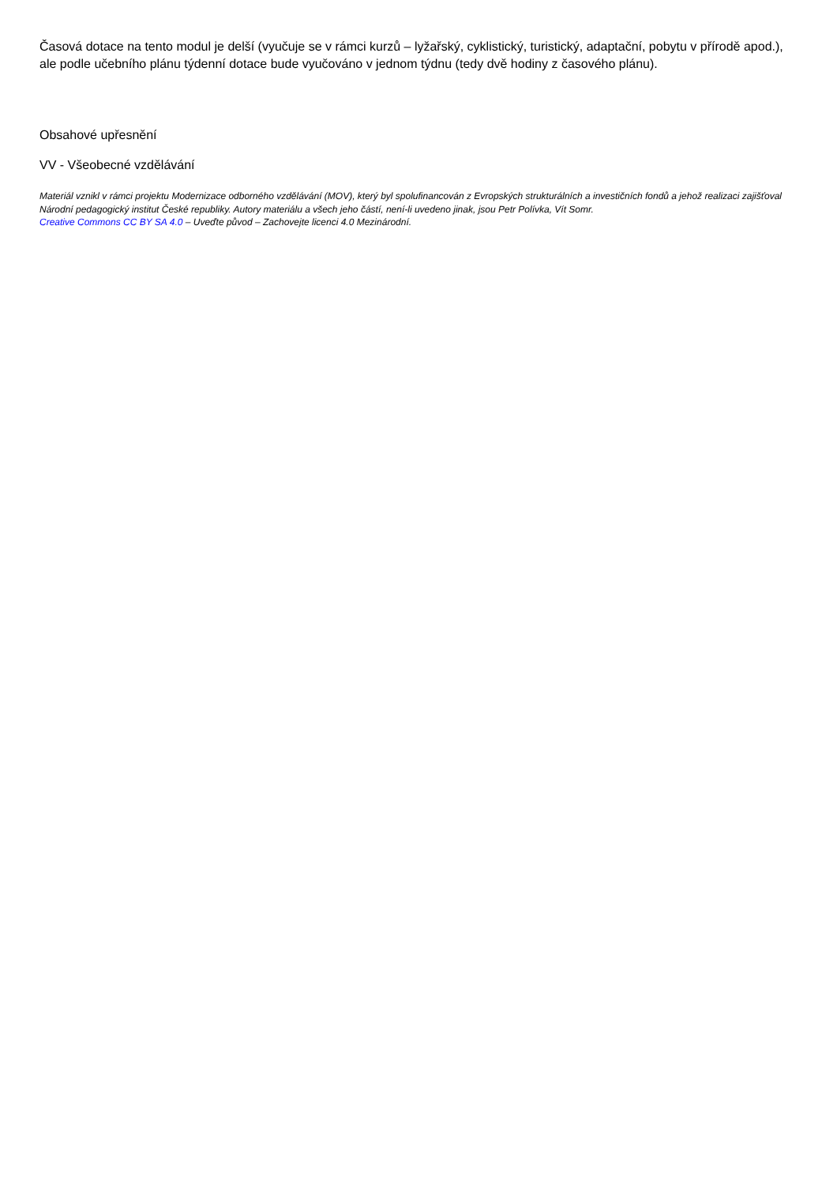Časová dotace na tento modul je delší (vyučuje se v rámci kurzů – lyžařský, cyklistický, turistický, adaptační, pobytu v přírodě apod.), ale podle učebního plánu týdenní dotace bude vyučováno v jednom týdnu (tedy dvě hodiny z časového plánu).
Obsahové upřesnění
VV - Všeobecné vzdělávání
Materiál vznikl v rámci projektu Modernizace odborného vzdělávání (MOV), který byl spolufinancován z Evropských strukturálních a investičních fondů a jehož realizaci zajišťoval Národní pedagogický institut České republiky. Autory materiálu a všech jeho částí, není-li uvedeno jinak, jsou Petr Polívka, Vít Somr.
Creative Commons CC BY SA 4.0 – Uveďte původ – Zachovejte licenci 4.0 Mezinárodní.